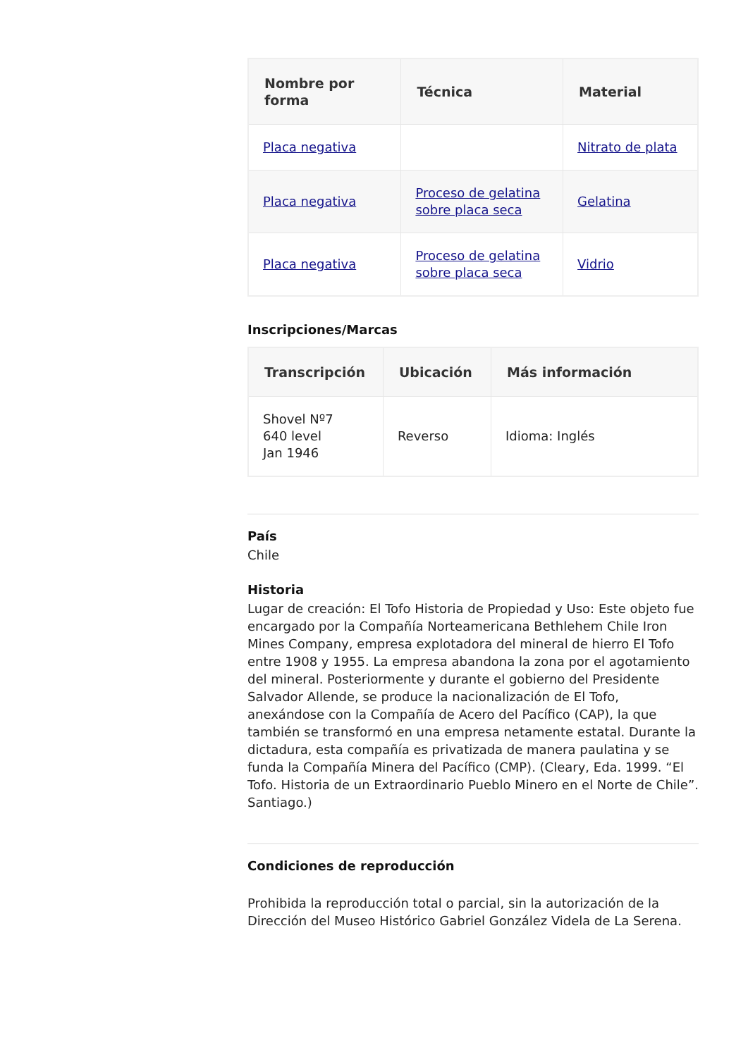| Nombre por forma | Técnica | Material |
| --- | --- | --- |
| Placa negativa | | Nitrato de plata |
| Placa negativa | Proceso de gelatina sobre placa seca | Gelatina |
| Placa negativa | Proceso de gelatina sobre placa seca | Vidrio |
Inscripciones/Marcas
| Transcripción | Ubicación | Más información |
| --- | --- | --- |
| Shovel Nº7 640 level Jan 1946 | Reverso | Idioma: Inglés |
País
Chile
Historia
Lugar de creación: El Tofo Historia de Propiedad y Uso: Este objeto fue encargado por la Compañía Norteamericana Bethlehem Chile Iron Mines Company, empresa explotadora del mineral de hierro El Tofo entre 1908 y 1955. La empresa abandona la zona por el agotamiento del mineral. Posteriormente y durante el gobierno del Presidente Salvador Allende, se produce la nacionalización de El Tofo, anexándose con la Compañía de Acero del Pacífico (CAP), la que también se transformó en una empresa netamente estatal. Durante la dictadura, esta compañía es privatizada de manera paulatina y se funda la Compañía Minera del Pacífico (CMP). (Cleary, Eda. 1999. “El Tofo. Historia de un Extraordinario Pueblo Minero en el Norte de Chile”. Santiago.)
Condiciones de reproducción
Prohibida la reproducción total o parcial, sin la autorización de la Dirección del Museo Histórico Gabriel González Videla de La Serena.